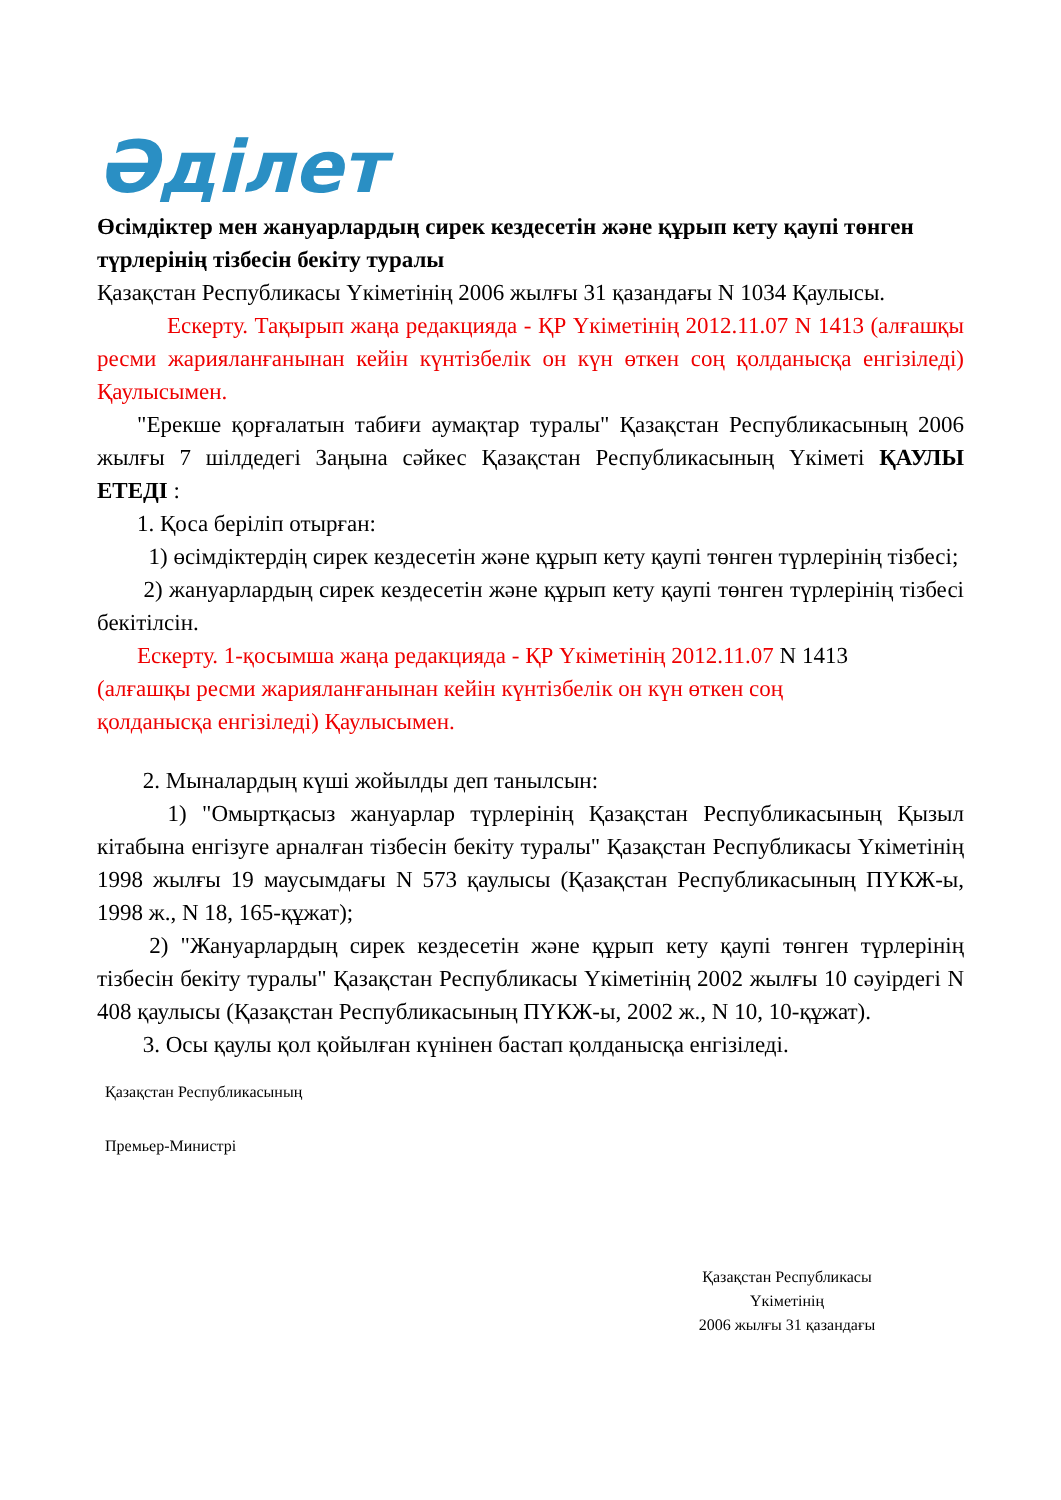Әділет
Өсімдіктер мен жануарлардың сирек кездесетін және құрып кету қаупі төнген түрлерінің тізбесін бекіту туралы
Қазақстан Республикасы Үкіметінің 2006 жылғы 31 қазандағы N 1034 Қаулысы.
Ескерту. Тақырып жаңа редакцияда - ҚР Үкіметінің 2012.11.07 N 1413 (алғашқы ресми жарияланғанынан кейін күнтізбелік он күн өткен соң қолданысқа енгізіледі) Қаулысымен.
"Ерекше қорғалатын табиғи аумақтар туралы" Қазақстан Республикасының 2006 жылғы 7 шілдедегі Заңына сәйкес Қазақстан Республикасының Үкіметі ҚАУЛЫ ЕТЕДІ :
1. Қоса беріліп отырған:
1) өсімдіктердің сирек кездесетін және құрып кету қаупі төнген түрлерінің тізбесі;
2) жануарлардың сирек кездесетін және құрып кету қаупі төнген түрлерінің тізбесі бекітілсін.
Ескерту. 1-қосымша жаңа редакцияда - ҚР Үкіметінің 2012.11.07 N 1413 (алғашқы ресми жарияланғанынан кейін күнтізбелік он күн өткен соң қолданысқа енгізіледі) Қаулысымен.
2. Мыналардың күші жойылды деп танылсын:
1) "Омыртқасыз жануарлар түрлерінің Қазақстан Республикасының Қызыл кітабына енгізуге арналған тізбесін бекіту туралы" Қазақстан Республикасы Үкіметінің 1998 жылғы 19 маусымдағы N 573 қаулысы (Қазақстан Республикасының ПҮКЖ-ы, 1998 ж., N 18, 165-құжат);
2) "Жануарлардың сирек кездесетін және құрып кету қаупі төнген түрлерінің тізбесін бекіту туралы" Қазақстан Республикасы Үкіметінің 2002 жылғы 10 сәуірдегі N 408 қаулысы (Қазақстан Республикасының ПҮКЖ-ы, 2002 ж., N 10, 10-құжат).
3. Осы қаулы қол қойылған күнінен бастап қолданысқа енгізіледі.
Қазақстан Республикасының
Премьер-Министрі
Қазақстан Республикасы
Үкіметінің
2006 жылғы 31 қазандағы